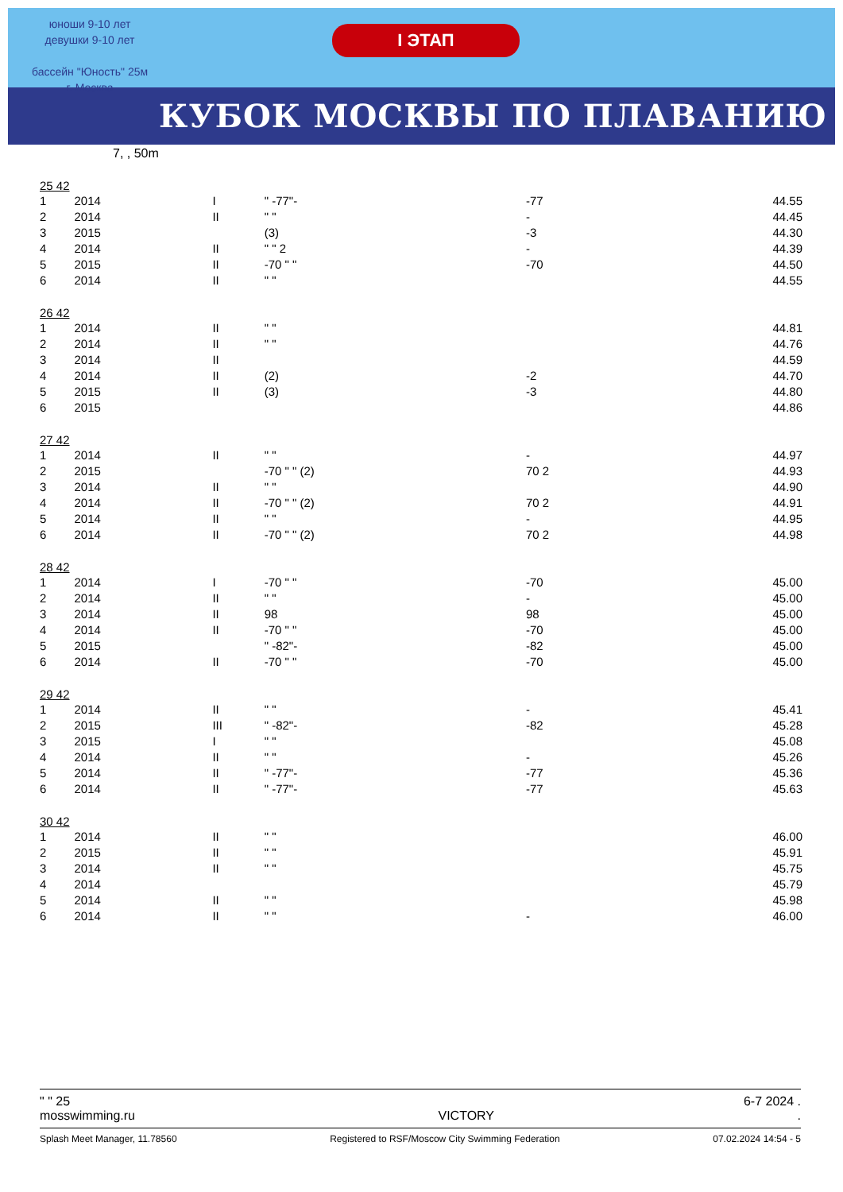юноши 9-10 лет
девушки 9-10 лет
бассейн "Юность" 25м
г. Москва
I ЭТАП
КУБОК МОСКВЫ ПО ПЛАВАНИЮ
7, , 50m
| 25 42 | | | | | |
| 1 | 2014 | I | " -77"- | -77 | 44.55 |
| 2 | 2014 | II | " " | - | 44.45 |
| 3 | 2015 | | (3) | -3 | 44.30 |
| 4 | 2014 | II | " " 2 | - | 44.39 |
| 5 | 2015 | II | -70 " " | -70 | 44.50 |
| 6 | 2014 | II | " " | | 44.55 |
| 26 42 | | | | | |
| 1 | 2014 | II | " " | | 44.81 |
| 2 | 2014 | II | " " | | 44.76 |
| 3 | 2014 | II | | | 44.59 |
| 4 | 2014 | II | (2) | -2 | 44.70 |
| 5 | 2015 | II | (3) | -3 | 44.80 |
| 6 | 2015 | | | | 44.86 |
| 27 42 | | | | | |
| 1 | 2014 | II | " " | - | 44.97 |
| 2 | 2015 | | -70 " " (2) | 70 2 | 44.93 |
| 3 | 2014 | II | " " | | 44.90 |
| 4 | 2014 | II | -70 " " (2) | 70 2 | 44.91 |
| 5 | 2014 | II | " " | - | 44.95 |
| 6 | 2014 | II | -70 " " (2) | 70 2 | 44.98 |
| 28 42 | | | | | |
| 1 | 2014 | I | -70 " " | -70 | 45.00 |
| 2 | 2014 | II | " " | - | 45.00 |
| 3 | 2014 | II | 98 | 98 | 45.00 |
| 4 | 2014 | II | -70 " " | -70 | 45.00 |
| 5 | 2015 | | " -82"- | -82 | 45.00 |
| 6 | 2014 | II | -70 " " | -70 | 45.00 |
| 29 42 | | | | | |
| 1 | 2014 | II | " " | - | 45.41 |
| 2 | 2015 | III | " -82"- | -82 | 45.28 |
| 3 | 2015 | I | " " | | 45.08 |
| 4 | 2014 | II | " " | - | 45.26 |
| 5 | 2014 | II | " -77"- | -77 | 45.36 |
| 6 | 2014 | II | " -77"- | -77 | 45.63 |
| 30 42 | | | | | |
| 1 | 2014 | II | " " | | 46.00 |
| 2 | 2015 | II | " " | | 45.91 |
| 3 | 2014 | II | " " | | 45.75 |
| 4 | 2014 | | | | 45.79 |
| 5 | 2014 | II | " " | | 45.98 |
| 6 | 2014 | II | " " | - | 46.00 |
" " 25 6-7 2024 .
mosswimming.ru VICTORY.
Splash Meet Manager, 11.78560 Registered to RSF/Moscow City Swimming Federation 07.02.2024 14:54 - 5